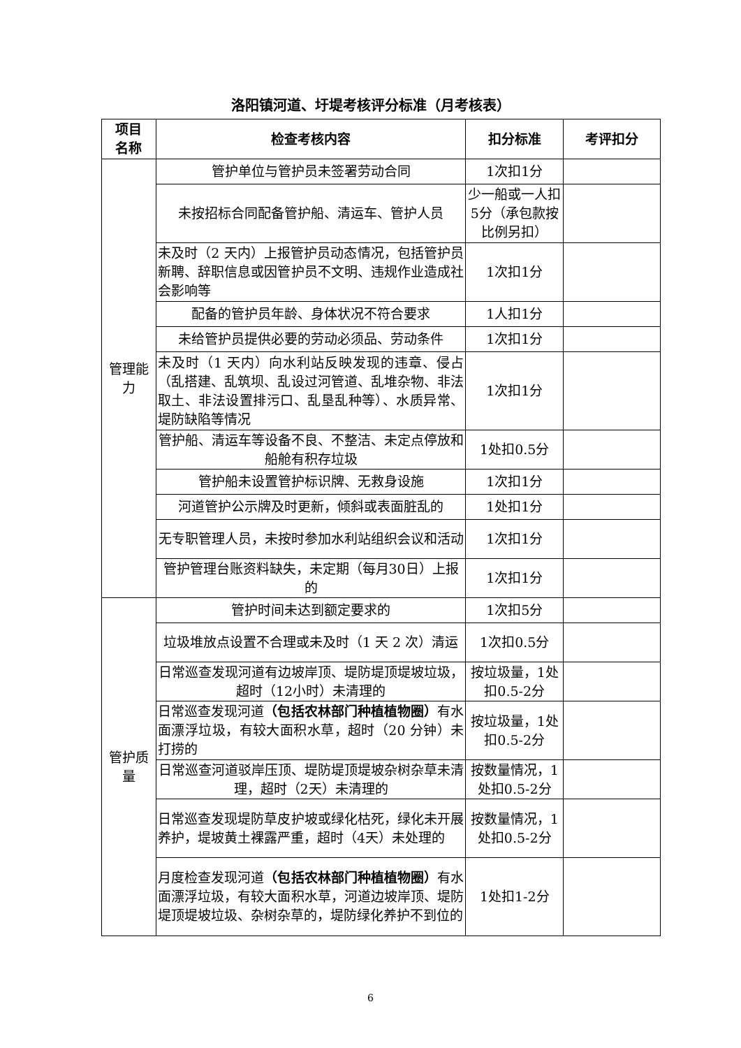洛阳镇河道、圩堤考核评分标准（月考核表）
| 项目 名称 | 检查考核内容 | 扣分标准 | 考评扣分 |
| --- | --- | --- | --- |
| 管理能力 | 管护单位与管护员未签署劳动合同 | 1次扣1分 | |
| | 未按招标合同配备管护船、清运车、管护人员 | 少一船或一人扣5分（承包款按比例另扣） | |
| | 未及时（2 天内）上报管护员动态情况，包括管护员新聘、辞职信息或因管护员不文明、违规作业造成社会影响等 | 1次扣1分 | |
| | 配备的管护员年龄、身体状况不符合要求 | 1人扣1分 | |
| | 未给管护员提供必要的劳动必须品、劳动条件 | 1次扣1分 | |
| | 未及时（1 天内）向水利站反映发现的违章、侵占（乱搭建、乱筑坝、乱设过河管道、乱堆杂物、非法取土、非法设置排污口、乱垦乱种等）、水质异常、堤防缺陷等情况 | 1次扣1分 | |
| | 管护船、清运车等设备不良、不整洁、未定点停放和船舱有积存垃圾 | 1处扣0.5分 | |
| | 管护船未设置管护标识牌、无救身设施 | 1次扣1分 | |
| | 河道管护公示牌及时更新，倾斜或表面脏乱的 | 1处扣1分 | |
| | 无专职管理人员，未按时参加水利站组织会议和活动 | 1次扣1分 | |
| | 管护管理台账资料缺失，未定期（每月30日）上报的 | 1次扣1分 | |
| 管护质量 | 管护时间未达到额定要求的 | 1次扣5分 | |
| | 垃圾堆放点设置不合理或未及时（1 天 2 次）清运 | 1次扣0.5分 | |
| | 日常巡查发现河道有边坡岸顶、堤防堤顶堤坡垃圾，超时（12小时）未清理的 | 按垃圾量，1处扣0.5-2分 | |
| | 日常巡查发现河道 （包括农林部门种植植物圈） 有水面漂浮垃圾，有较大面积水草，超时（20 分钟）未打捞的 | 按垃圾量，1处扣0.5-2分 | |
| | 日常巡查河道驳岸压顶、堤防堤顶堤坡杂树杂草未清理，超时（2天）未清理的 | 按数量情况，1处扣0.5-2分 | |
| | 日常巡查发现堤防草皮护坡或绿化枯死，绿化未开展养护，堤坡黄土裸露严重，超时（4天）未处理的 | 按数量情况，1处扣0.5-2分 | |
| | 月度检查发现河道 （包括农林部门种植植物圈） 有水面漂浮垃圾，有较大面积水草，河道边坡岸顶、堤防堤顶堤坡垃圾、杂树杂草的，堤防绿化养护不到位的 | 1处扣1-2分 | |
6